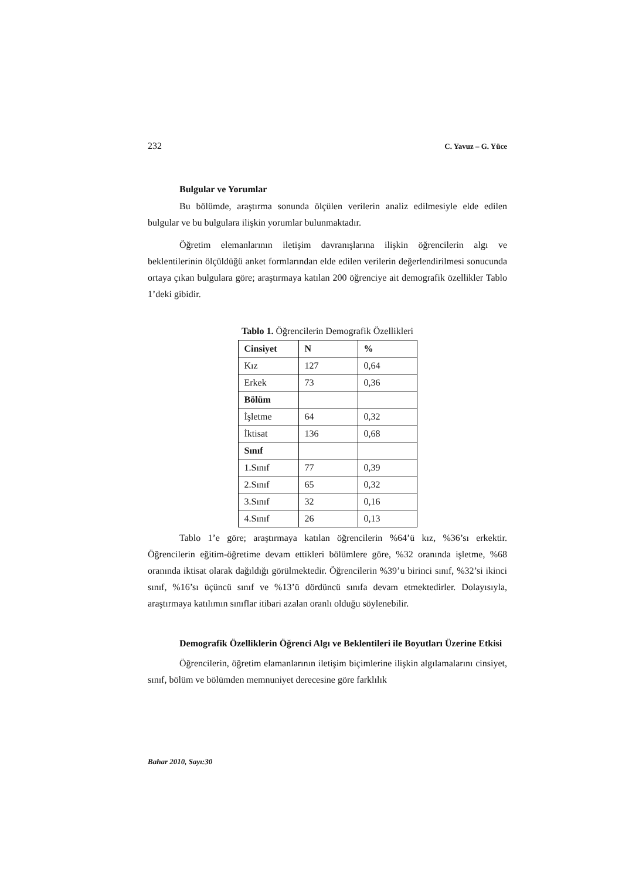232 C. Yavuz – G. Yüce
Bulgular ve Yorumlar
Bu bölümde, araştırma sonunda ölçülen verilerin analiz edilmesiyle elde edilen bulgular ve bu bulgulara ilişkin yorumlar bulunmaktadır.
Öğretim elemanlarının iletişim davranışlarına ilişkin öğrencilerin algı ve beklentilerinin ölçüldüğü anket formlarından elde edilen verilerin değerlendirilmesi sonucunda ortaya çıkan bulgulara göre; araştırmaya katılan 200 öğrenciye ait demografik özellikler Tablo 1’deki gibidir.
Tablo 1. Öğrencilerin Demografik Özellikleri
| Cinsiyet | N | % |
| Kız | 127 | 0,64 |
| Erkek | 73 | 0,36 |
| Bölüm | | |
| İşletme | 64 | 0,32 |
| İktisat | 136 | 0,68 |
| Sınıf | | |
| 1.Sınıf | 77 | 0,39 |
| 2.Sınıf | 65 | 0,32 |
| 3.Sınıf | 32 | 0,16 |
| 4.Sınıf | 26 | 0,13 |
Tablo 1’e göre; araştırmaya katılan öğrencilerin %64’ü kız, %36’sı erkektir. Öğrencilerin eğitim-öğretime devam ettikleri bölümlere göre, %32 oranında işletme, %68 oranında iktisat olarak dağıldığı görülmektedir. Öğrencilerin %39’u birinci sınıf, %32’si ikinci sınıf, %16’sı üçüncü sınıf ve %13’ü dördüncü sınıfa devam etmektedirler. Dolayısıyla, araştırmaya katılımın sınıflar itibari azalan oranlı olduğu söylenebilir.
Demografik Özelliklerin Öğrenci Algı ve Beklentileri ile Boyutları Üzerine Etkisi
Öğrencilerin, öğretim elamanlarının iletişim biçimlerine ilişkin algılamalarını cinsiyet, sınıf, bölüm ve bölümden memnuniyet derecesine göre farklılık
Bahar 2010, Sayı:30